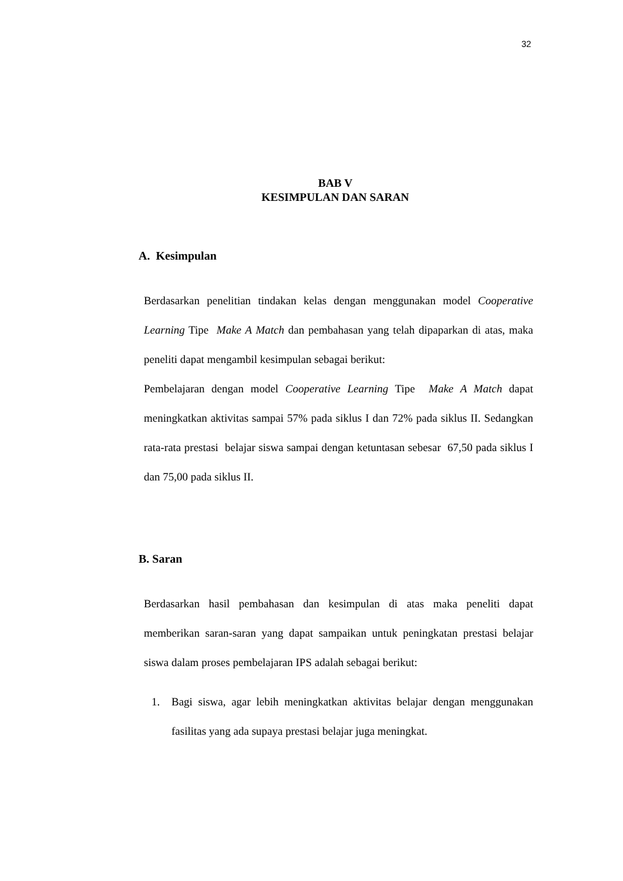32
BAB V
KESIMPULAN DAN SARAN
A. Kesimpulan
Berdasarkan penelitian tindakan kelas dengan menggunakan model Cooperative Learning Tipe Make A Match dan pembahasan yang telah dipaparkan di atas, maka peneliti dapat mengambil kesimpulan sebagai berikut:
Pembelajaran dengan model Cooperative Learning Tipe Make A Match dapat meningkatkan aktivitas sampai 57% pada siklus I dan 72% pada siklus II. Sedangkan rata-rata prestasi belajar siswa sampai dengan ketuntasan sebesar 67,50 pada siklus I dan 75,00 pada siklus II.
B. Saran
Berdasarkan hasil pembahasan dan kesimpulan di atas maka peneliti dapat memberikan saran-saran yang dapat sampaikan untuk peningkatan prestasi belajar siswa dalam proses pembelajaran IPS adalah sebagai berikut:
1. Bagi siswa, agar lebih meningkatkan aktivitas belajar dengan menggunakan fasilitas yang ada supaya prestasi belajar juga meningkat.